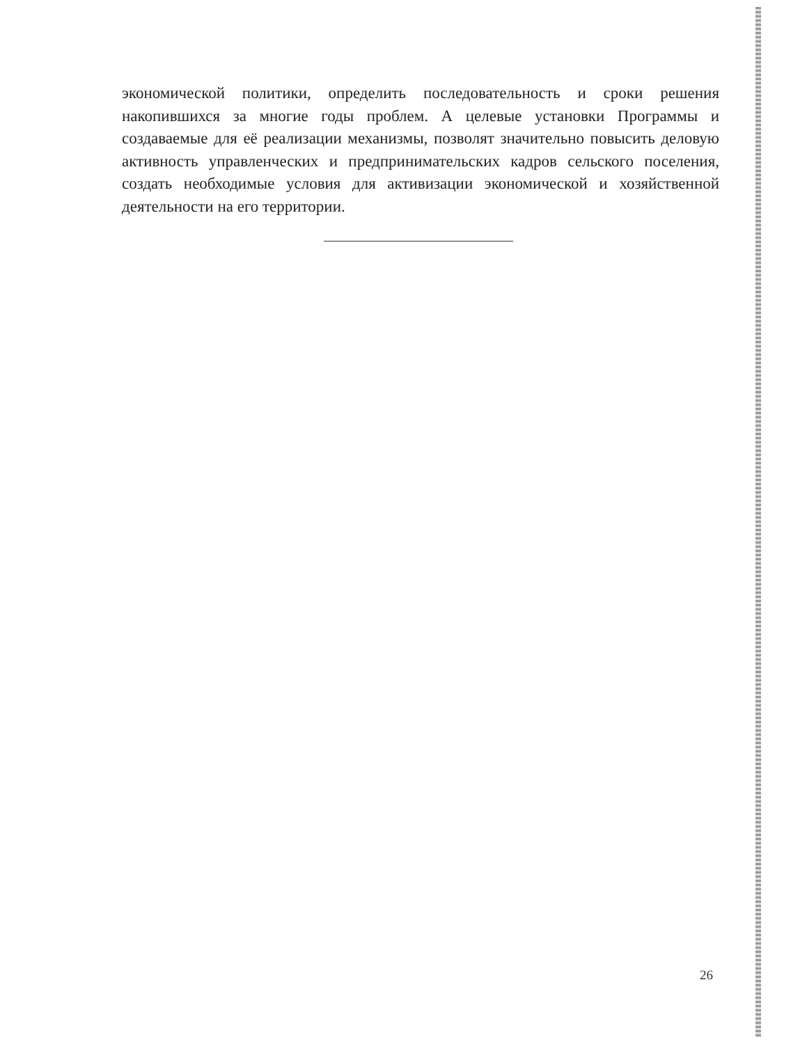экономической политики, определить последовательность и сроки решения накопившихся за многие годы проблем. А целевые установки Программы и создаваемые для её реализации механизмы, позволят значительно повысить деловую активность управленческих и предпринимательских кадров сельского поселения, создать необходимые условия для активизации экономической и хозяйственной деятельности на его территории.
26